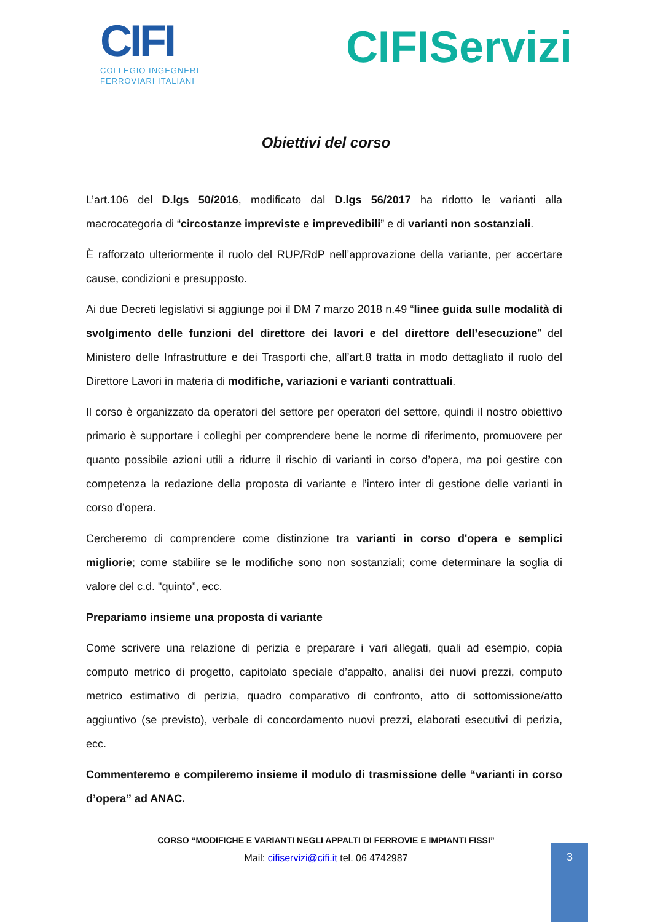CIFI
COLLEGIO INGEGNERI
FERROVIARI ITALIANI
CIFIServizi
Obiettivi del corso
L’art.106 del D.lgs 50/2016, modificato dal D.lgs 56/2017 ha ridotto le varianti alla macrocategoria di “circostanze impreviste e imprevedibili” e di varianti non sostanziali.
È rafforzato ulteriormente il ruolo del RUP/RdP nell’approvazione della variante, per accertare cause, condizioni e presupposto.
Ai due Decreti legislativi si aggiunge poi il DM 7 marzo 2018 n.49 “linee guida sulle modalità di svolgimento delle funzioni del direttore dei lavori e del direttore dell’esecuzione” del Ministero delle Infrastrutture e dei Trasporti che, all’art.8 tratta in modo dettagliato il ruolo del Direttore Lavori in materia di modifiche, variazioni e varianti contrattuali.
Il corso è organizzato da operatori del settore per operatori del settore, quindi il nostro obiettivo primario è supportare i colleghi per comprendere bene le norme di riferimento, promuovere per quanto possibile azioni utili a ridurre il rischio di varianti in corso d’opera, ma poi gestire con competenza la redazione della proposta di variante e l’intero inter di gestione delle varianti in corso d’opera.
Cercheremo di comprendere come distinzione tra varianti in corso d'opera e semplici migliorie; come stabilire se le modifiche sono non sostanziali; come determinare la soglia di valore del c.d. "quinto”, ecc.
Prepariamo insieme una proposta di variante
Come scrivere una relazione di perizia e preparare i vari allegati, quali ad esempio, copia computo metrico di progetto, capitolato speciale d’appalto, analisi dei nuovi prezzi, computo metrico estimativo di perizia, quadro comparativo di confronto, atto di sottomissione/atto aggiuntivo (se previsto), verbale di concordamento nuovi prezzi, elaborati esecutivi di perizia, ecc.
Commenteremo e compileremo insieme il modulo di trasmissione delle “varianti in corso d’opera” ad ANAC.
CORSO “MODIFICHE E VARIANTI NEGLI APPALTI DI FERROVIE E IMPIANTI FISSI”
Mail: cifiservizi@cifi.it tel. 06 4742987
3